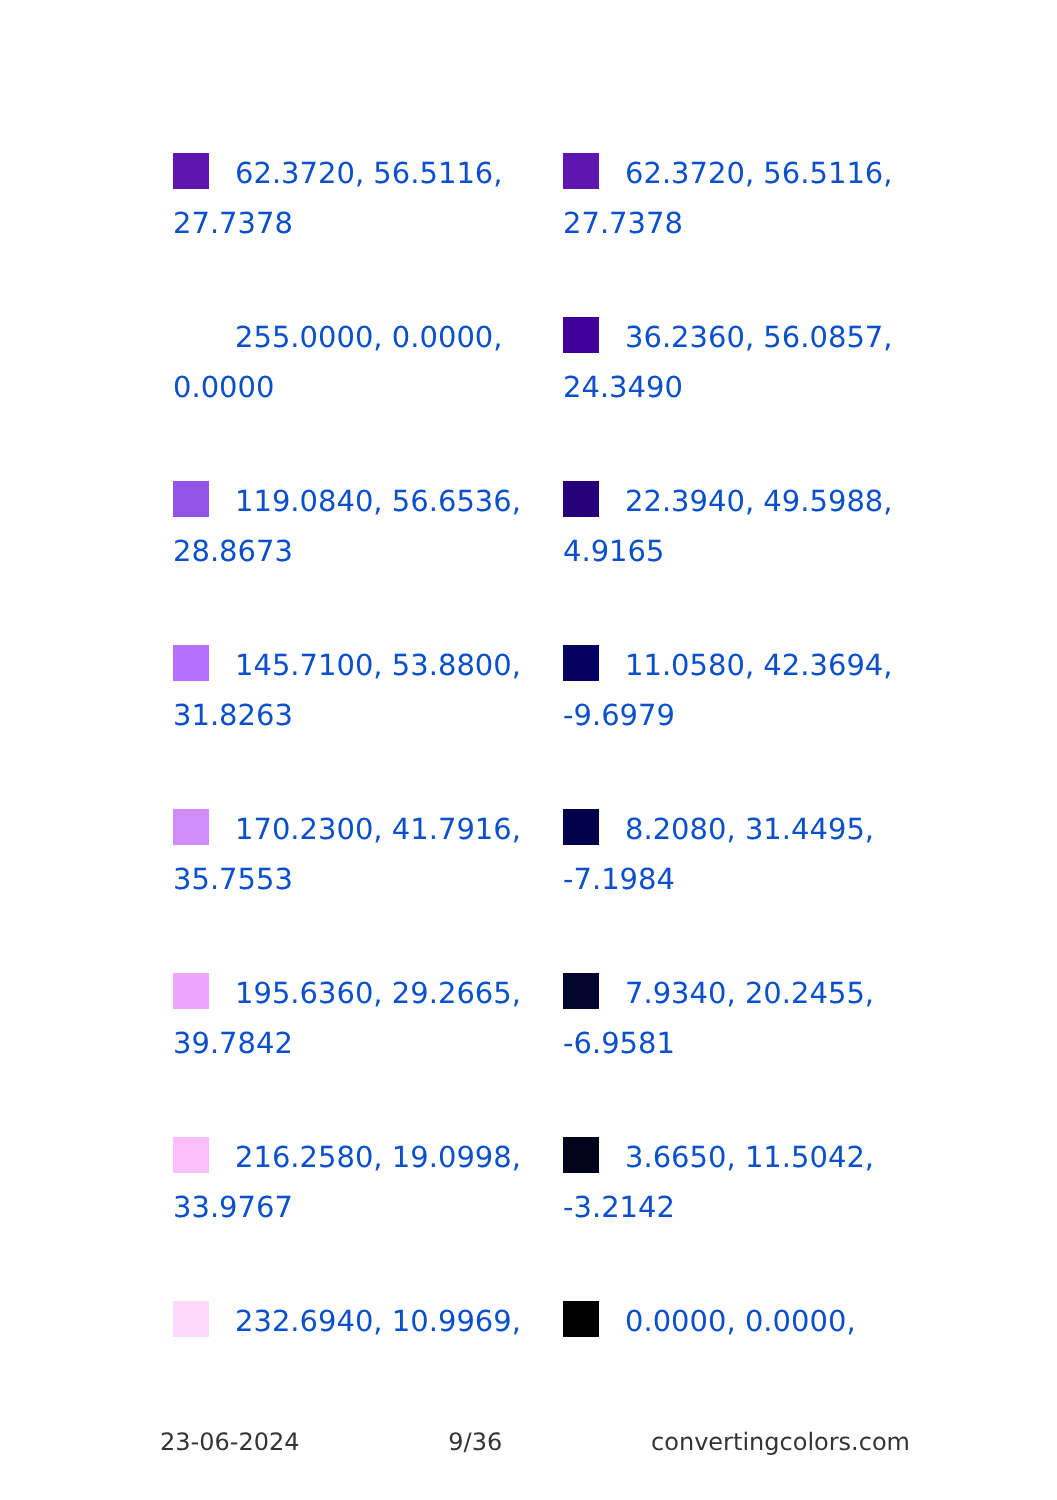62.3720, 56.5116, 27.7378
62.3720, 56.5116, 27.7378
255.0000, 0.0000, 0.0000
36.2360, 56.0857, 24.3490
119.0840, 56.6536, 28.8673
22.3940, 49.5988, 4.9165
145.7100, 53.8800, 31.8263
11.0580, 42.3694, -9.6979
170.2300, 41.7916, 35.7553
8.2080, 31.4495, -7.1984
195.6360, 29.2665, 39.7842
7.9340, 20.2455, -6.9581
216.2580, 19.0998, 33.9767
3.6650, 11.5042, -3.2142
232.6940, 10.9969,
0.0000, 0.0000,
23-06-2024 9/36 convertingcolors.com